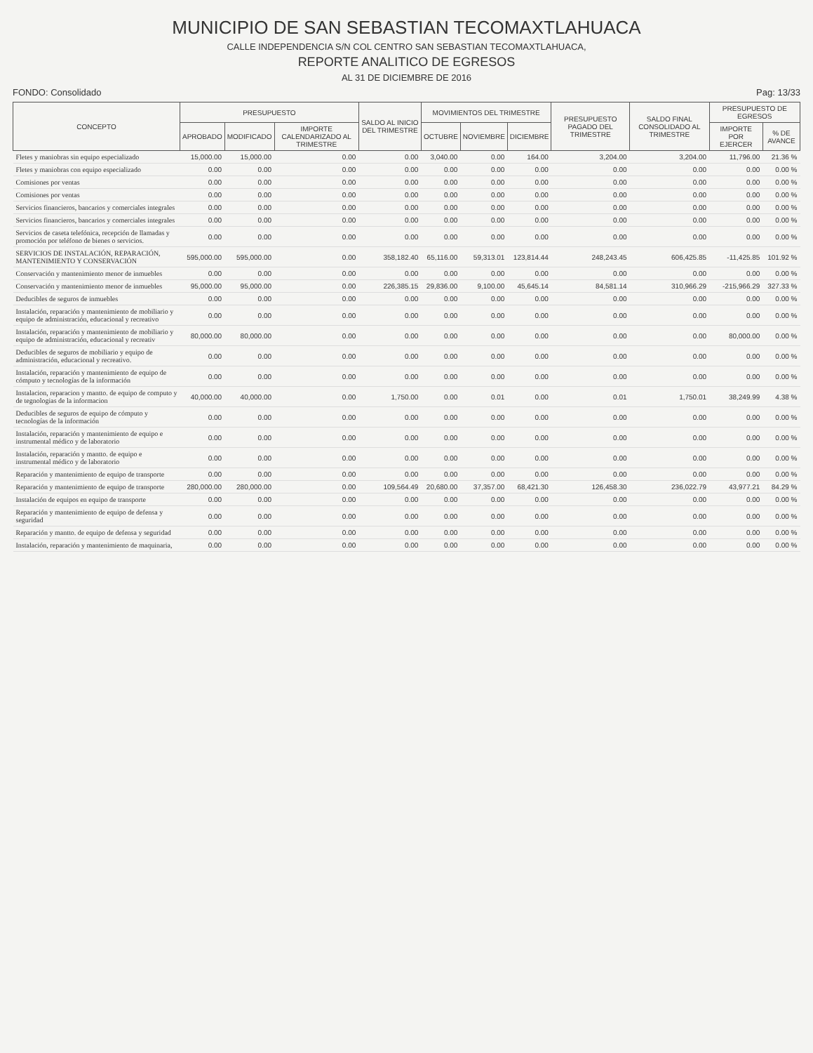MUNICIPIO DE SAN SEBASTIAN TECOMAXTLAHUACA
CALLE INDEPENDENCIA S/N COL CENTRO SAN SEBASTIAN TECOMAXTLAHUACA,
REPORTE ANALITICO DE EGRESOS
AL 31 DE DICIEMBRE DE 2016
FONDO: Consolidado Pag: 13/33
| CONCEPTO | PRESUPUESTO | | | SALDO AL INICIO DEL TRIMESTRE | MOVIMIENTOS DEL TRIMESTRE | | | PRESUPUESTO PAGADO DEL TRIMESTRE | SALDO FINAL CONSOLIDADO AL TRIMESTRE | PRESUPUESTO DE EGRESOS | |
| --- | --- | --- | --- | --- | --- | --- | --- | --- | --- | --- | --- |
| | APROBADO | MODIFICADO | IMPORTE CALENDARIZADO AL TRIMESTRE | | OCTUBRE | NOVIEMBRE | DICIEMBRE | | | IMPORTE POR EJERCER | % DE AVANCE |
| Fletes y maniobras sin equipo especializado | 15,000.00 | 15,000.00 | 0.00 | 0.00 | 3,040.00 | 0.00 | 164.00 | 3,204.00 | 3,204.00 | 11,796.00 | 21.36 % |
| Fletes y maniobras con equipo especializado | 0.00 | 0.00 | 0.00 | 0.00 | 0.00 | 0.00 | 0.00 | 0.00 | 0.00 | 0.00 | 0.00 % |
| Comisiones por ventas | 0.00 | 0.00 | 0.00 | 0.00 | 0.00 | 0.00 | 0.00 | 0.00 | 0.00 | 0.00 | 0.00 % |
| Comisiones por ventas | 0.00 | 0.00 | 0.00 | 0.00 | 0.00 | 0.00 | 0.00 | 0.00 | 0.00 | 0.00 | 0.00 % |
| Servicios financieros, bancarios y comerciales integrales | 0.00 | 0.00 | 0.00 | 0.00 | 0.00 | 0.00 | 0.00 | 0.00 | 0.00 | 0.00 | 0.00 % |
| Servicios financieros, bancarios y comerciales integrales | 0.00 | 0.00 | 0.00 | 0.00 | 0.00 | 0.00 | 0.00 | 0.00 | 0.00 | 0.00 | 0.00 % |
| Servicios de caseta telefónica, recepción de llamadas y promoción por teléfono de bienes o servicios. | 0.00 | 0.00 | 0.00 | 0.00 | 0.00 | 0.00 | 0.00 | 0.00 | 0.00 | 0.00 | 0.00 % |
| SERVICIOS DE INSTALACIÓN, REPARACIÓN, MANTENIMIENTO Y CONSERVACIÓN | 595,000.00 | 595,000.00 | 0.00 | 358,182.40 | 65,116.00 | 59,313.01 | 123,814.44 | 248,243.45 | 606,425.85 | -11,425.85 | 101.92 % |
| Conservación y mantenimiento menor de inmuebles | 0.00 | 0.00 | 0.00 | 0.00 | 0.00 | 0.00 | 0.00 | 0.00 | 0.00 | 0.00 | 0.00 % |
| Conservación y mantenimiento menor de inmuebles | 95,000.00 | 95,000.00 | 0.00 | 226,385.15 | 29,836.00 | 9,100.00 | 45,645.14 | 84,581.14 | 310,966.29 | -215,966.29 | 327.33 % |
| Deducibles de seguros de inmuebles | 0.00 | 0.00 | 0.00 | 0.00 | 0.00 | 0.00 | 0.00 | 0.00 | 0.00 | 0.00 | 0.00 % |
| Instalación, reparación y mantenimiento de mobiliario y equipo de administración, educacional y recreativo | 0.00 | 0.00 | 0.00 | 0.00 | 0.00 | 0.00 | 0.00 | 0.00 | 0.00 | 0.00 | 0.00 % |
| Instalación, reparación y mantenimiento de mobiliario y equipo de administración, educacional y recreativ | 80,000.00 | 80,000.00 | 0.00 | 0.00 | 0.00 | 0.00 | 0.00 | 0.00 | 0.00 | 80,000.00 | 0.00 % |
| Deducibles de seguros de mobiliario y equipo de administración, educacional y recreativo. | 0.00 | 0.00 | 0.00 | 0.00 | 0.00 | 0.00 | 0.00 | 0.00 | 0.00 | 0.00 | 0.00 % |
| Instalación, reparación y mantenimiento de equipo de cómputo y tecnologías de la información | 0.00 | 0.00 | 0.00 | 0.00 | 0.00 | 0.00 | 0.00 | 0.00 | 0.00 | 0.00 | 0.00 % |
| Instalacion, reparacion y mantto. de equipo de computo y de tegnologias de la informacion | 40,000.00 | 40,000.00 | 0.00 | 1,750.00 | 0.00 | 0.01 | 0.00 | 0.01 | 1,750.01 | 38,249.99 | 4.38 % |
| Deducibles de seguros de equipo de cómputo y tecnologías de la información | 0.00 | 0.00 | 0.00 | 0.00 | 0.00 | 0.00 | 0.00 | 0.00 | 0.00 | 0.00 | 0.00 % |
| Instalación, reparación y mantenimiento de equipo e instrumental médico y de laboratorio | 0.00 | 0.00 | 0.00 | 0.00 | 0.00 | 0.00 | 0.00 | 0.00 | 0.00 | 0.00 | 0.00 % |
| Instalación, reparación y mantto. de equipo e instrumental médico y de laboratorio | 0.00 | 0.00 | 0.00 | 0.00 | 0.00 | 0.00 | 0.00 | 0.00 | 0.00 | 0.00 | 0.00 % |
| Reparación y mantenimiento de equipo de transporte | 0.00 | 0.00 | 0.00 | 0.00 | 0.00 | 0.00 | 0.00 | 0.00 | 0.00 | 0.00 | 0.00 % |
| Reparación y mantenimiento de equipo de transporte | 280,000.00 | 280,000.00 | 0.00 | 109,564.49 | 20,680.00 | 37,357.00 | 68,421.30 | 126,458.30 | 236,022.79 | 43,977.21 | 84.29 % |
| Instalación de equipos en equipo de transporte | 0.00 | 0.00 | 0.00 | 0.00 | 0.00 | 0.00 | 0.00 | 0.00 | 0.00 | 0.00 | 0.00 % |
| Reparación y mantenimiento de equipo de defensa y seguridad | 0.00 | 0.00 | 0.00 | 0.00 | 0.00 | 0.00 | 0.00 | 0.00 | 0.00 | 0.00 | 0.00 % |
| Reparación y mantto. de equipo de defensa y seguridad | 0.00 | 0.00 | 0.00 | 0.00 | 0.00 | 0.00 | 0.00 | 0.00 | 0.00 | 0.00 | 0.00 % |
| Instalación, reparación y mantenimiento de maquinaria, | 0.00 | 0.00 | 0.00 | 0.00 | 0.00 | 0.00 | 0.00 | 0.00 | 0.00 | 0.00 | 0.00 % |